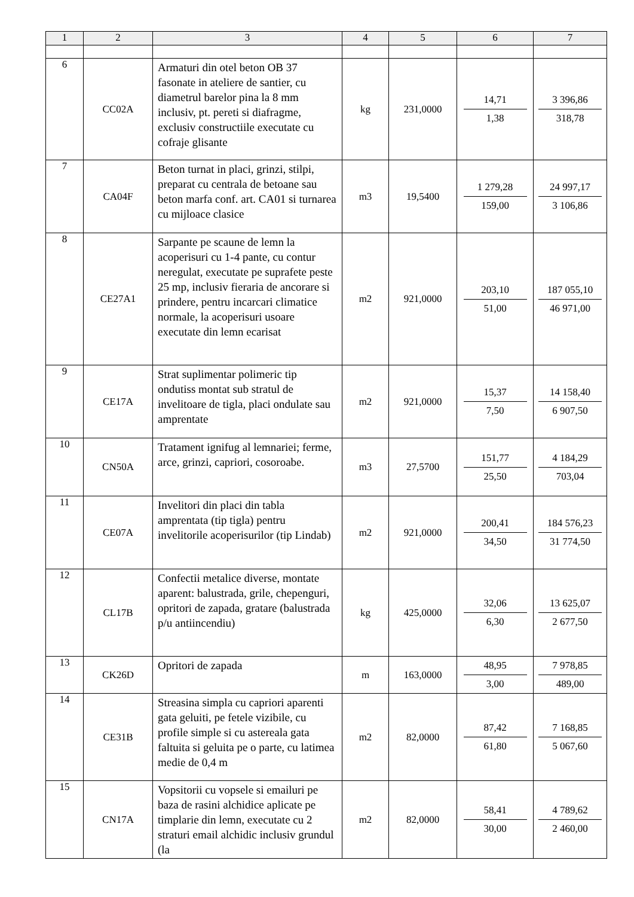| 1 | 2 | 3 | 4 | 5 | 6 | 7 |
| --- | --- | --- | --- | --- | --- | --- |
| 6 | CC02A | Armaturi din otel beton OB 37 fasonate in ateliere de santier, cu diametrul barelor pina la 8 mm inclusiv, pt. pereti si diafragme, exclusiv constructiile executate cu cofraje glisante | kg | 231,0000 | 14,71 1,38 | 3 396,86 318,78 |
| 7 | CA04F | Beton turnat in placi, grinzi, stilpi, preparat cu centrala de betoane sau beton marfa conf. art. CA01 si turnarea cu mijloace clasice | m3 | 19,5400 | 1 279,28 159,00 | 24 997,17 3 106,86 |
| 8 | CE27A1 | Sarpante pe scaune de lemn la acoperisuri cu 1-4 pante, cu contur neregulat, executate pe suprafete peste 25 mp, inclusiv fieraria de ancorare si prindere, pentru incarcari climatice normale, la acoperisuri usoare executate din lemn ecarisat | m2 | 921,0000 | 203,10 51,00 | 187 055,10 46 971,00 |
| 9 | CE17A | Strat suplimentar polimeric tip ondutiss montat sub stratul de invelitoare de tigla, placi ondulate sau amprentate | m2 | 921,0000 | 15,37 7,50 | 14 158,40 6 907,50 |
| 10 | CN50A | Tratament ignifug al lemnariei; ferme, arce, grinzi, capriori, cosoroabe. | m3 | 27,5700 | 151,77 25,50 | 4 184,29 703,04 |
| 11 | CE07A | Invelitori din placi din tabla amprentata (tip tigla) pentru invelitorile acoperisurilor (tip Lindab) | m2 | 921,0000 | 200,41 34,50 | 184 576,23 31 774,50 |
| 12 | CL17B | Confectii metalice diverse, montate aparent: balustrada, grile, chepenguri, opritori de zapada, gratare (balustrada p/u antiincendiu) | kg | 425,0000 | 32,06 6,30 | 13 625,07 2 677,50 |
| 13 | CK26D | Opritori de zapada | m | 163,0000 | 48,95 3,00 | 7 978,85 489,00 |
| 14 | CE31B | Streasina simpla cu capriori aparenti gata geluiti, pe fetele vizibile, cu profile simple si cu astereala gata faltuita si geluita pe o parte, cu latimea medie de 0,4 m | m2 | 82,0000 | 87,42 61,80 | 7 168,85 5 067,60 |
| 15 | CN17A | Vopsitorii cu vopsele si emailuri pe baza de rasini alchidice aplicate pe timplarie din lemn, executate cu 2 straturi email alchidic inclusiv grundul (la | m2 | 82,0000 | 58,41 30,00 | 4 789,62 2 460,00 |